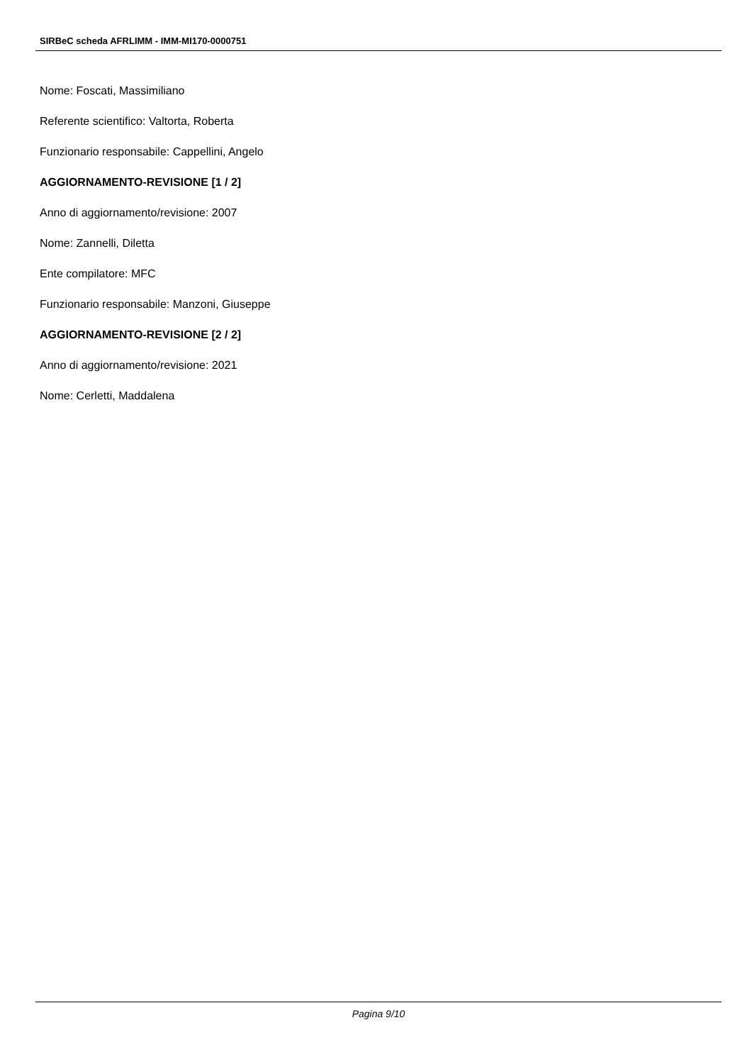SIRBeC scheda AFRLIMM - IMM-MI170-0000751
Nome: Foscati, Massimiliano
Referente scientifico: Valtorta, Roberta
Funzionario responsabile: Cappellini, Angelo
AGGIORNAMENTO-REVISIONE [1 / 2]
Anno di aggiornamento/revisione: 2007
Nome: Zannelli, Diletta
Ente compilatore: MFC
Funzionario responsabile: Manzoni, Giuseppe
AGGIORNAMENTO-REVISIONE [2 / 2]
Anno di aggiornamento/revisione: 2021
Nome: Cerletti, Maddalena
Pagina 9/10